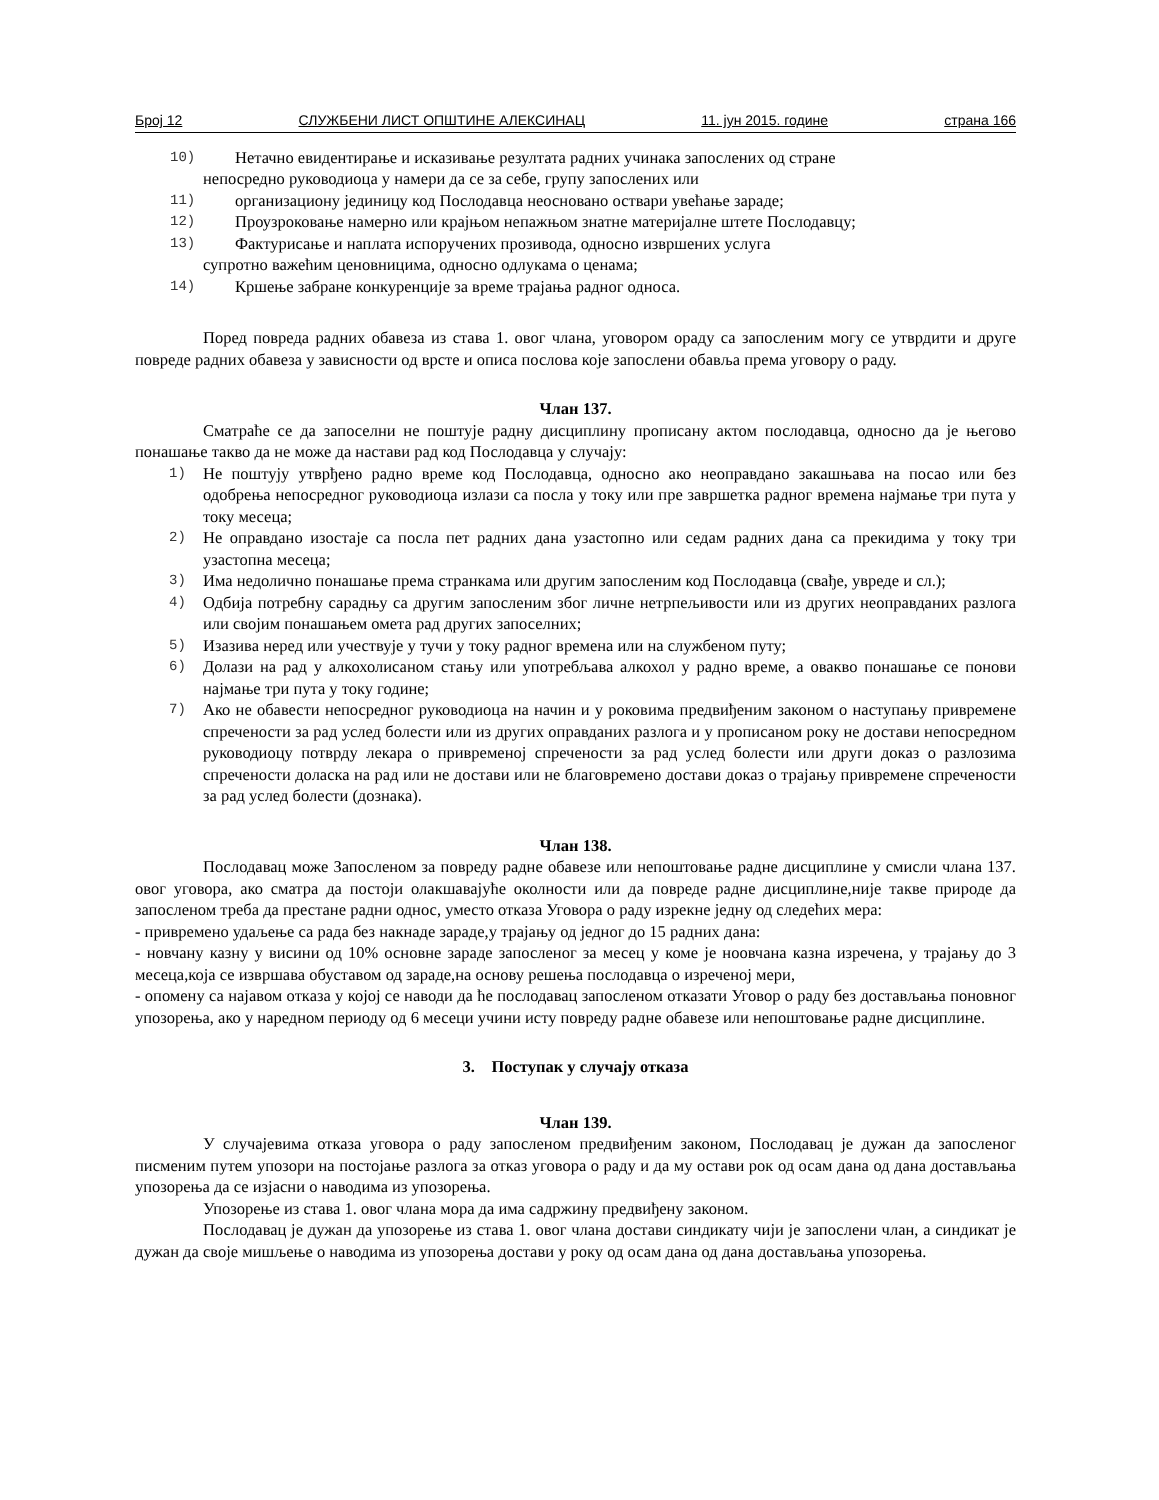Број 12 СЛУЖБЕНИ ЛИСТ ОПШТИНЕ АЛЕКСИНАЦ 11. јун 2015. године страна 166
10) Нетачно евидентирање и исказивање резултата радних учинака запослених од стране
непосредно руководиоца у намери да се за себе, групу запослених или
11) организациону јединицу код Послодавца неосновано оствари увећање зараде;
12) Проузроковање намерно или крајњом непажњом знатне материјалне штете Послодавцу;
13) Фактурисање и наплата испоручених прозивода, односно извршених услуга
супротно важећим ценовницима, односно одлукама о ценама;
14) Кршење забране конкуренције за време трајања радног односа.
Поред повреда радних обавеза из става 1. овог члана, уговором ораду са запосленим могу се утврдити и друге повреде радних обавеза у зависности од врсте и описа послова које запослени обавља према уговору о раду.
Члан 137.
Сматраће се да запоселни не поштује радну дисциплину прописану актом послодавца, односно да је његово понашање такво да не може да настави рад код Послодавца у случају:
1) Не поштују утврђено радно време код Послодавца, односно ако неоправдано закашњава на посао или без одобрења непосредног руководиоца излази са посла у току или пре завршетка радног времена најмање три пута у току месеца;
2) Не оправдано изостаје са посла пет радних дана узастопно или седам радних дана са прекидима у току три узастопна месеца;
3) Има недолично понашање према странкама или другим запосленим код Послодавца (свађе, увреде и сл.);
4) Одбија потребну сарадњу са другим запосленим због личне нетрпељивости или из других неоправданих разлога или својим понашањем омета рад других запоселних;
5) Изазива неред или учествује у тучи у току радног времена или на службеном путу;
6) Долази на рад у алкохолисаном стању или употребљава алкохол у радно време, а овакво понашање се понови најмање три пута у току године;
7) Ако не обавести непосредног руководиоца на начин и у роковима предвиђеним законом о наступању привремене спречености за рад услед болести или из других оправданих разлога и у прописаном року не достави непосредном руководиоцу потврду лекара о привременој спречености за рад услед болести или други доказ о разлозима спречености доласка на рад или не достави или не благовремено достави доказ о трајању привремене спречености за рад услед болести (дознака).
Члан 138.
Послодавац може Запосленом за повреду радне обавезе или непоштовање радне дисциплине у смисли члана 137. овог уговора, ако сматра да постоји олакшавајуће околности или да повреде радне дисциплине,није такве природе да запосленом треба да престане радни однос, уместо отказа Уговора о раду изрекне једну од следећих мера:
- привремено удаљење са рада без накнаде зараде,у трајању од једног до 15 радних дана:
- новчану казну у висини од 10% основне зараде запосленог за месец у коме је ноовчана казна изречена, у трајању до 3 месеца,која се извршава обуставом од зараде,на основу решења послодавца о изреченој мери,
- опомену са најавом отказа у којој се наводи да ће послодавац запосленом отказати Уговор о раду без достављања поновног упозорења, ако у наредном периоду од 6 месеци учини исту повреду радне обавезе или непоштовање радне дисциплине.
3. Поступак у случају отказа
Члан 139.
У случајевима отказа уговора о раду запосленом предвиђеним законом, Послодавац је дужан да запосленог писменим путем упозори на постојање разлога за отказ уговора о раду и да му остави рок од осам дана од дана достављања упозорења да се изјасни о наводима из упозорења.
Упозорење из става 1. овог члана мора да има садржину предвиђену законом.
Послодавац је дужан да упозорење из става 1. овог члана достави синдикату чији је запослени члан, а синдикат је дужан да своје мишљење о наводима из упозорења достави у року од осам дана од дана достављања упозорења.